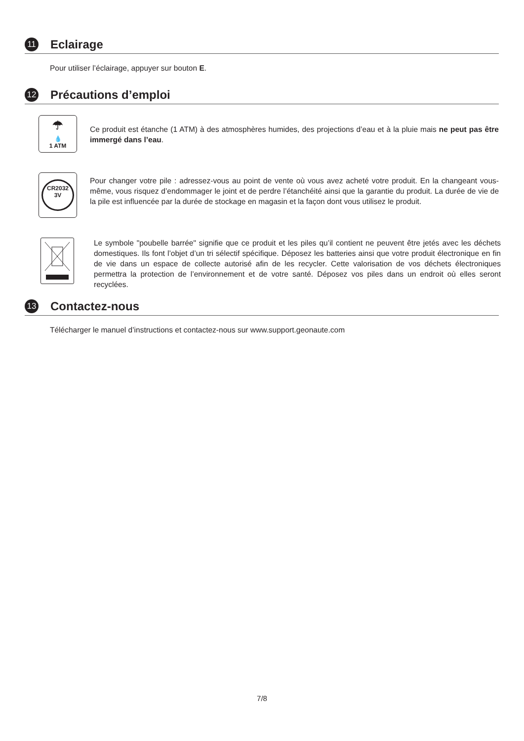11
Eclairage
Pour utiliser l’éclairage, appuyer sur bouton E.
12
Précautions d’emploi
☂
💧
1 ATM
Ce produit est étanche (1 ATM) à des atmosphères humides, des projections d’eau et à la pluie mais ne peut pas être immergé dans l’eau.
CR2032
3V
Pour changer votre pile : adressez-vous au point de vente où vous avez acheté votre produit. En la changeant vous-même, vous risquez d’endommager le joint et de perdre l’étanchéité ainsi que la garantie du produit. La durée de vie de la pile est influencée par la durée de stockage en magasin et la façon dont vous utilisez le produit.
Le symbole "poubelle barrée" signifie que ce produit et les piles qu’il contient ne peuvent être jetés avec les déchets domestiques. Ils font l’objet d’un tri sélectif spécifique. Déposez les batteries ainsi que votre produit électronique en fin de vie dans un espace de collecte autorisé afin de les recycler. Cette valorisation de vos déchets électroniques permettra la protection de l’environnement et de votre santé. Déposez vos piles dans un endroit où elles seront recyclées.
13
Contactez-nous
Télécharger le manuel d’instructions et contactez-nous sur www.support.geonaute.com
7/8